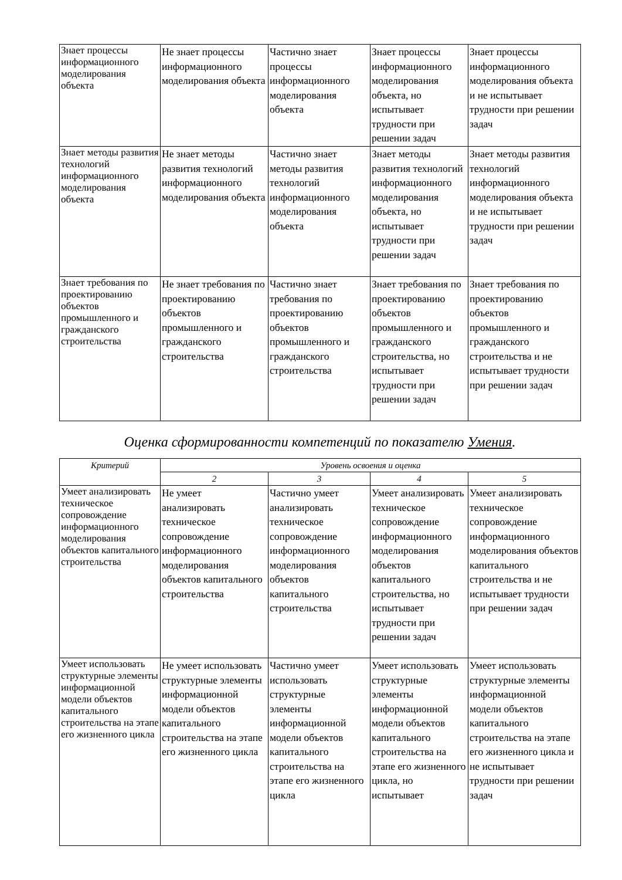| Знает процессы информационного моделирования объекта | Не знает процессы информационного моделирования объекта | Частично знает процессы информационного моделирования объекта | Знает процессы информационного моделирования объекта, но испытывает трудности при решении задач | Знает процессы информационного моделирования объекта и не испытывает трудности при решении задач |
| Знает методы развития технологий информационного моделирования объекта | Не знает методы развития технологий информационного моделирования объекта | Частично знает методы развития технологий информационного моделирования объекта | Знает методы развития технологий информационного моделирования объекта, но испытывает трудности при решении задач | Знает методы развития технологий информационного моделирования объекта и не испытывает трудности при решении задач |
| Знает требования по проектированию объектов промышленного и гражданского строительства | Не знает требования по проектированию объектов промышленного и гражданского строительства | Частично знает требования по проектированию объектов промышленного и гражданского строительства | Знает требования по проектированию объектов промышленного и гражданского строительства, но испытывает трудности при решении задач | Знает требования по проектированию объектов промышленного и гражданского строительства и не испытывает трудности при решении задач |
Оценка сформированности компетенций по показателю Умения.
| Критерий | Уровень освоения и оценка | | | |
| --- | --- | --- | --- | --- |
| | 2 | 3 | 4 | 5 |
| Умеет анализировать техническое сопровождение информационного моделирования объектов капитального строительства | Не умеет анализировать техническое сопровождение информационного моделирования объектов капитального строительства | Частично умеет анализировать техническое сопровождение информационного моделирования объектов капитального строительства | Умеет анализировать техническое сопровождение информационного моделирования объектов капитального строительства, но испытывает трудности при решении задач | Умеет анализировать техническое сопровождение информационного моделирования объектов капитального строительства и не испытывает трудности при решении задач |
| Умеет использовать структурные элементы информационной модели объектов капитального строительства на этапе его жизненного цикла | Не умеет использовать структурные элементы информационной модели объектов капитального строительства на этапе его жизненного цикла | Частично умеет использовать структурные элементы информационной модели объектов капитального строительства на этапе его жизненного цикла | Умеет использовать структурные элементы информационной модели объектов капитального строительства на этапе его жизненного цикла, но испытывает | Умеет использовать структурные элементы информационной модели объектов капитального строительства на этапе его жизненного цикла и не испытывает трудности при решении задач |